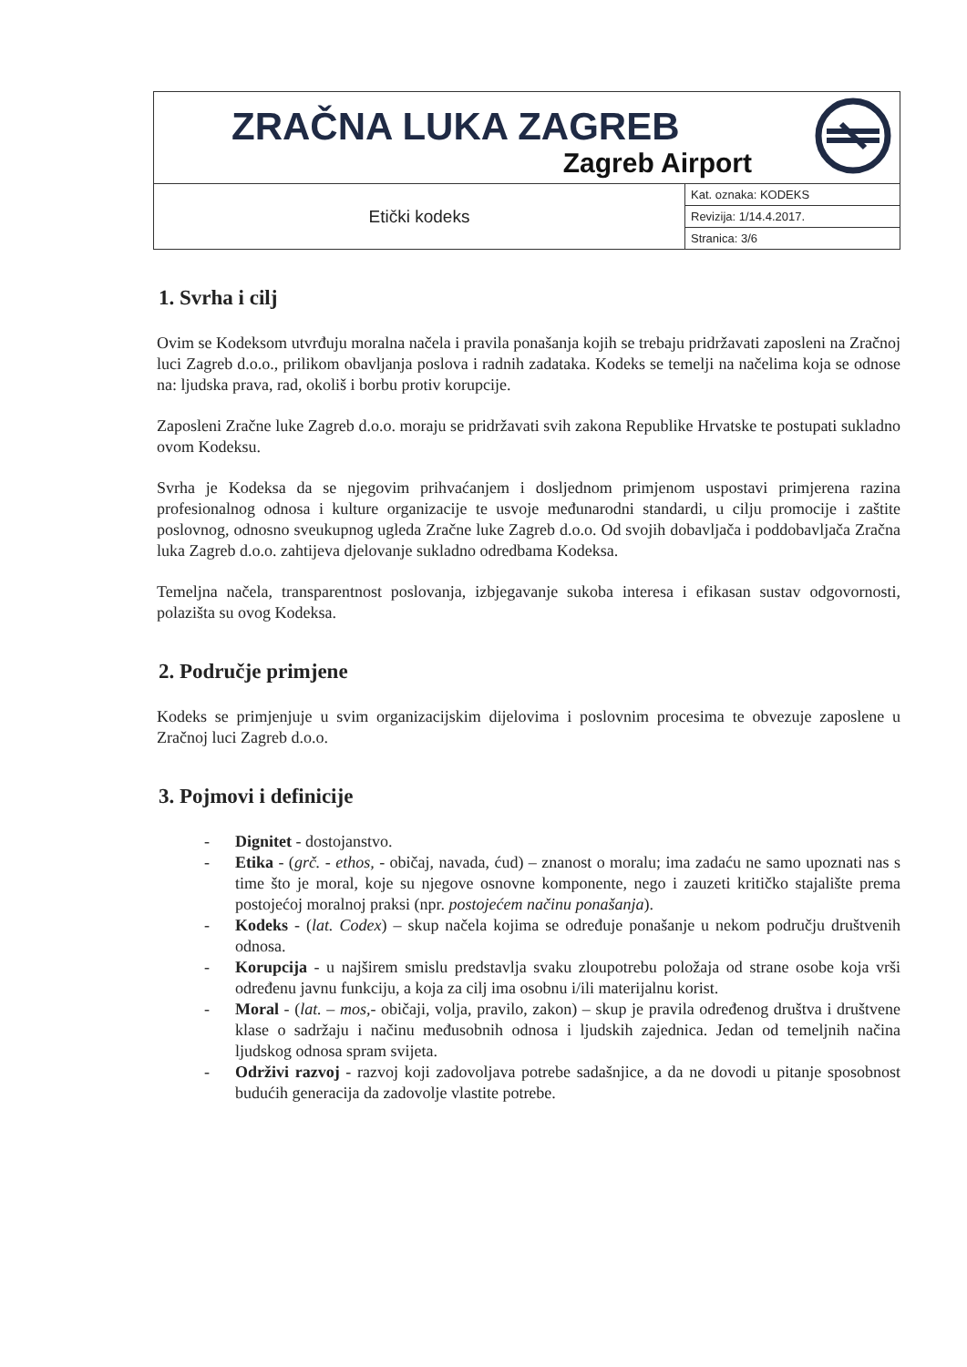| ZRAČNA LUKA ZAGREB Zagreb Airport | | |
| Etički kodeks | Kat. oznaka: KODEKS | |
| | Revizija: 1/14.4.2017. | |
| | Stranica: 3/6 | |
1. Svrha i cilj
Ovim se Kodeksom utvrđuju moralna načela i pravila ponašanja kojih se trebaju pridržavati zaposleni na Zračnoj luci Zagreb d.o.o., prilikom obavljanja poslova i radnih zadataka. Kodeks se temelji na načelima koja se odnose na: ljudska prava, rad, okoliš i borbu protiv korupcije.
Zaposleni Zračne luke Zagreb d.o.o. moraju se pridržavati svih zakona Republike Hrvatske te postupati sukladno ovom Kodeksu.
Svrha je Kodeksa da se njegovim prihvaćanjem i dosljednom primjenom uspostavi primjerena razina profesionalnog odnosa i kulture organizacije te usvoje međunarodni standardi, u cilju promocije i zaštite poslovnog, odnosno sveukupnog ugleda Zračne luke Zagreb d.o.o. Od svojih dobavljača i poddobavljača Zračna luka Zagreb d.o.o. zahtijeva djelovanje sukladno odredbama Kodeksa.
Temeljna načela, transparentnost poslovanja, izbjegavanje sukoba interesa i efikasan sustav odgovornosti, polazišta su ovog Kodeksa.
2. Područje primjene
Kodeks se primjenjuje u svim organizacijskim dijelovima i poslovnim procesima te obvezuje zaposlene u Zračnoj luci Zagreb d.o.o.
3. Pojmovi i definicije
- Dignitet - dostojanstvo.
- Etika - (grč. - ethos, - običaj, navada, ćud) – znanost o moralu; ima zadaću ne samo upoznati nas s time što je moral, koje su njegove osnovne komponente, nego i zauzeti kritičko stajalište prema postojećoj moralnoj praksi (npr. postojećem načinu ponašanja).
- Kodeks - (lat. Codex) – skup načela kojima se određuje ponašanje u nekom području društvenih odnosa.
- Korupcija - u najširem smislu predstavlja svaku zloupotrebu položaja od strane osobe koja vrši određenu javnu funkciju, a koja za cilj ima osobnu i/ili materijalnu korist.
- Moral - (lat. – mos,- običaji, volja, pravilo, zakon) – skup je pravila određenog društva i društvene klase o sadržaju i načinu međusobnih odnosa i ljudskih zajednica. Jedan od temeljnih načina ljudskog odnosa spram svijeta.
- Održivi razvoj - razvoj koji zadovoljava potrebe sadašnjice, a da ne dovodi u pitanje sposobnost budućih generacija da zadovolje vlastite potrebe.